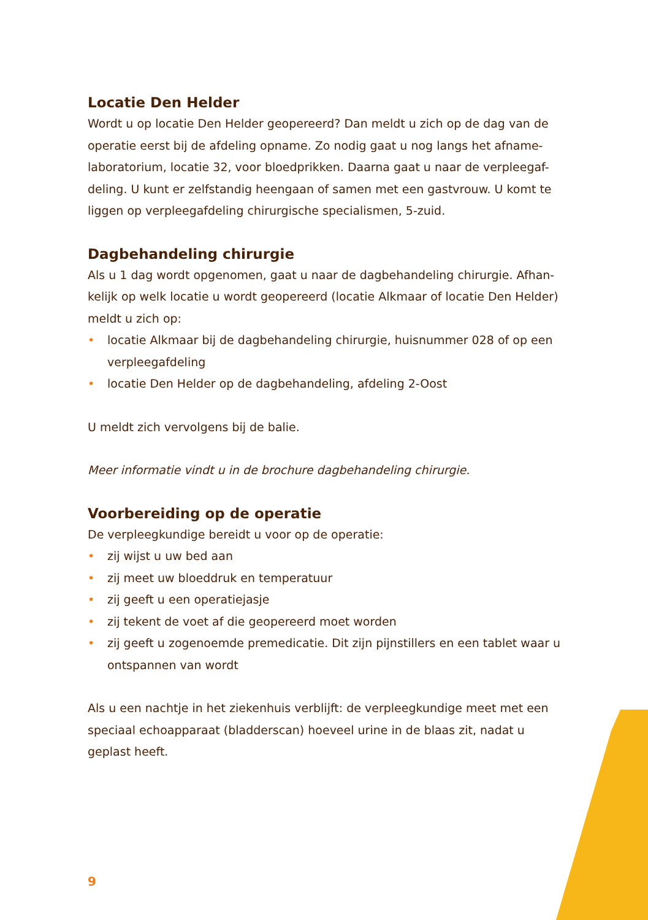Locatie Den Helder
Wordt u op locatie Den Helder geopereerd? Dan meldt u zich op de dag van de operatie eerst bij de afdeling opname. Zo nodig gaat u nog langs het afname-laboratorium, locatie 32, voor bloedprikken. Daarna gaat u naar de verpleegaf-deling. U kunt er zelfstandig heengaan of samen met een gastvrouw. U komt te liggen op verpleegafdeling chirurgische specialismen, 5-zuid.
Dagbehandeling chirurgie
Als u 1 dag wordt opgenomen, gaat u naar de dagbehandeling chirurgie. Afhan-kelijk op welk locatie u wordt geopereerd (locatie Alkmaar of locatie Den Helder) meldt u zich op:
• locatie Alkmaar bij de dagbehandeling chirurgie, huisnummer 028 of op een verpleegafdeling
• locatie Den Helder op de dagbehandeling, afdeling 2-Oost
U meldt zich vervolgens bij de balie.
Meer informatie vindt u in de brochure dagbehandeling chirurgie.
Voorbereiding op de operatie
De verpleegkundige bereidt u voor op de operatie:
• zij wijst u uw bed aan
• zij meet uw bloeddruk en temperatuur
• zij geeft u een operatiejasje
• zij tekent de voet af die geopereerd moet worden
• zij geeft u zogenoemde premedicatie. Dit zijn pijnstillers en een tablet waar u ontspannen van wordt
Als u een nachtje in het ziekenhuis verblijft: de verpleegkundige meet met een speciaal echoapparaat (bladderscan) hoeveel urine in de blaas zit, nadat u geplast heeft.
9